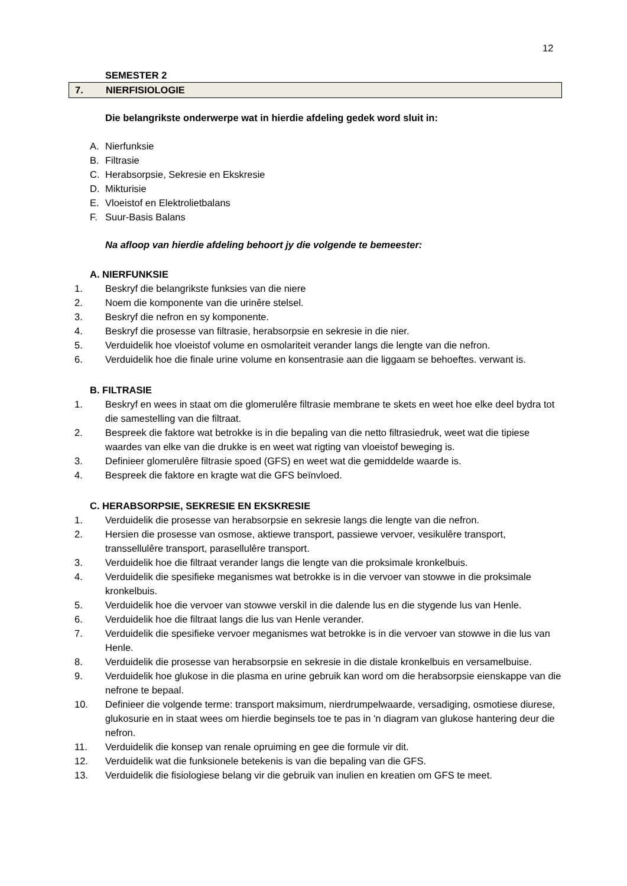12
SEMESTER 2
7. NIERFISIOLOGIE
Die belangrikste onderwerpe wat in hierdie afdeling gedek word sluit in:
A. Nierfunksie
B. Filtrasie
C. Herabsorpsie, Sekresie en Ekskresie
D. Mikturisie
E. Vloeistof en Elektrolietbalans
F. Suur-Basis Balans
Na afloop van hierdie afdeling behoort jy die volgende te bemeester:
A. NIERFUNKSIE
1. Beskryf die belangrikste funksies van die niere
2. Noem die komponente van die urinêre stelsel.
3. Beskryf die nefron en sy komponente.
4. Beskryf die prosesse van filtrasie, herabsorpsie en sekresie in die nier.
5. Verduidelik hoe vloeistof volume en osmolariteit verander langs die lengte van die nefron.
6. Verduidelik hoe die finale urine volume en konsentrasie aan die liggaam se behoeftes. verwant is.
B. FILTRASIE
1. Beskryf en wees in staat om die glomerulêre filtrasie membrane te skets en weet hoe elke deel bydra tot die samestelling van die filtraat.
2. Bespreek die faktore wat betrokke is in die bepaling van die netto filtrasiedruk, weet wat die tipiese waardes van elke van die drukke is en weet wat rigting van vloeistof beweging is.
3. Definieer glomerulêre filtrasie spoed (GFS) en weet wat die gemiddelde waarde is.
4. Bespreek die faktore en kragte wat die GFS beïnvloed.
C. HERABSORPSIE, SEKRESIE EN EKSKRESIE
1. Verduidelik die prosesse van herabsorpsie en sekresie langs die lengte van die nefron.
2. Hersien die prosesse van osmose, aktiewe transport, passiewe vervoer, vesikulêre transport, transsellulêre transport, parasellulêre transport.
3. Verduidelik hoe die filtraat verander langs die lengte van die proksimale kronkelbuis.
4. Verduidelik die spesifieke meganismes wat betrokke is in die vervoer van stowwe in die proksimale kronkelbuis.
5. Verduidelik hoe die vervoer van stowwe verskil in die dalende lus en die stygende lus van Henle.
6. Verduidelik hoe die filtraat langs die lus van Henle verander.
7. Verduidelik die spesifieke vervoer meganismes wat betrokke is in die vervoer van stowwe in die lus van Henle.
8. Verduidelik die prosesse van herabsorpsie en sekresie in die distale kronkelbuis en versamelbuise.
9. Verduidelik hoe glukose in die plasma en urine gebruik kan word om die herabsorpsie eienskappe van die nefrone te bepaal.
10. Definieer die volgende terme: transport maksimum, nierdrumpelwaarde, versadiging, osmotiese diurese, glukosurie en in staat wees om hierdie beginsels toe te pas in 'n diagram van glukose hantering deur die nefron.
11. Verduidelik die konsep van renale opruiming en gee die formule vir dit.
12. Verduidelik wat die funksionele betekenis is van die bepaling van die GFS.
13. Verduidelik die fisiologiese belang vir die gebruik van inulien en kreatien om GFS te meet.